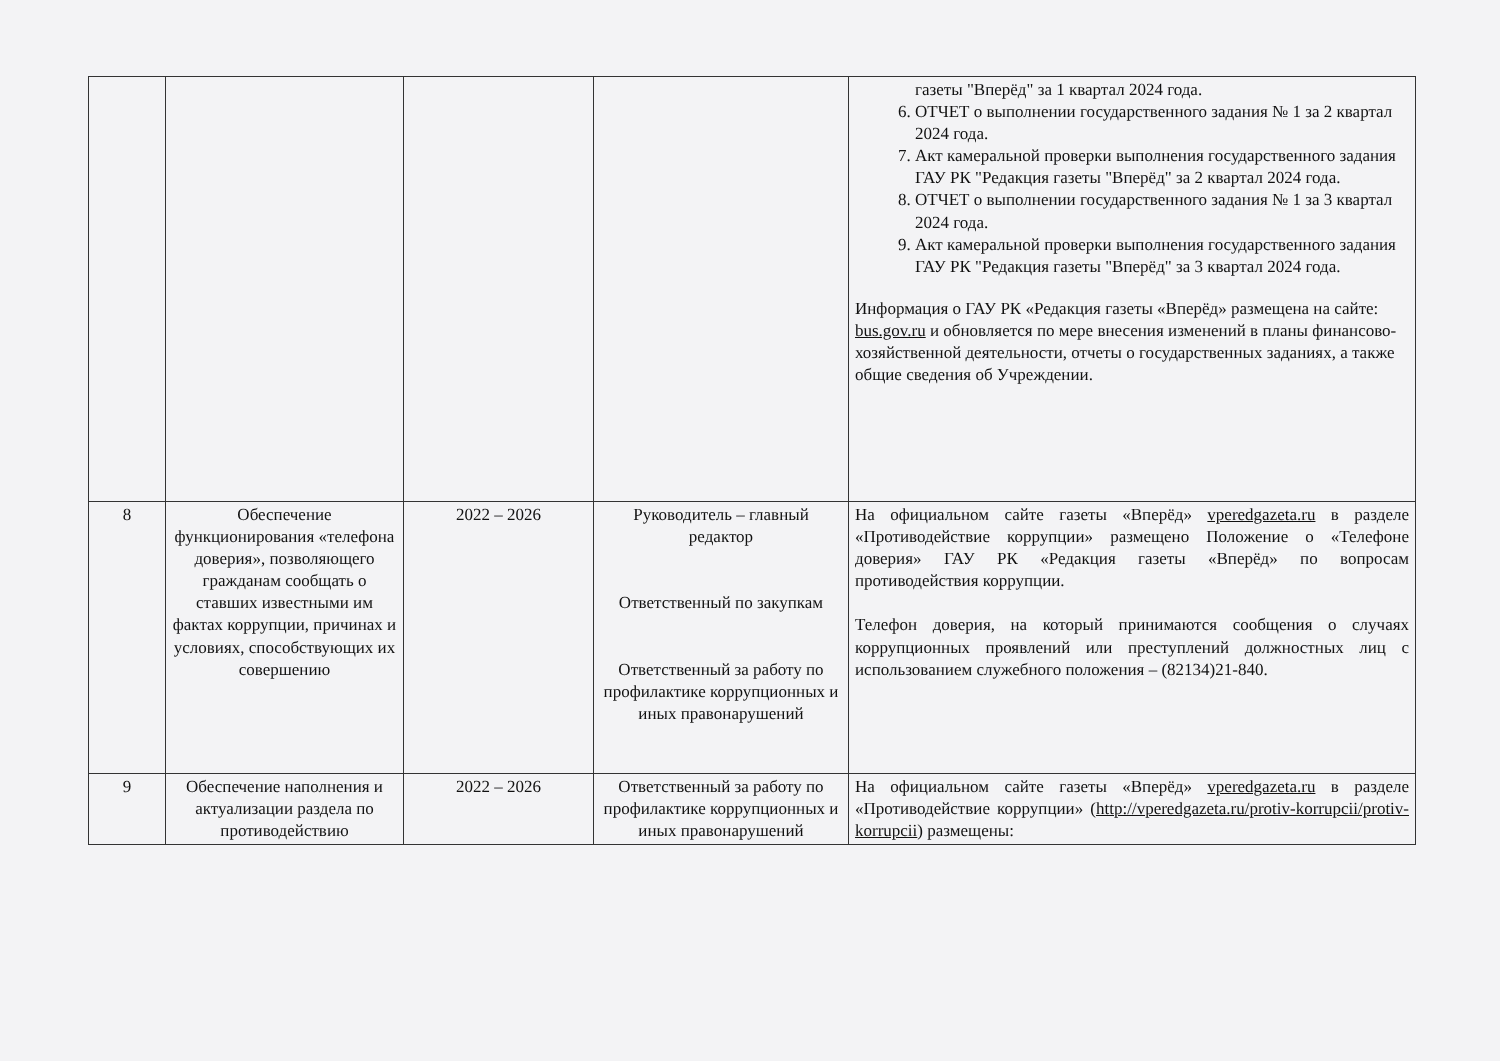| | | | | газеты "Вперёд" за 1 квартал 2024 года. 6. ОТЧЕТ о выполнении государственного задания № 1 за 2 квартал 2024 года. 7. Акт камеральной проверки выполнения государственного задания ГАУ РК "Редакция газеты "Вперёд" за 2 квартал 2024 года. 8. ОТЧЕТ о выполнении государственного задания № 1 за 3 квартал 2024 года. 9. Акт камеральной проверки выполнения государственного задания ГАУ РК "Редакция газеты "Вперёд" за 3 квартал 2024 года. Информация о ГАУ РК «Редакция газеты «Вперёд» размещена на сайте: bus.gov.ru и обновляется по мере внесения изменений в планы финансово-хозяйственной деятельности, отчеты о государственных заданиях, а также общие сведения об Учреждении. |
| 8 | Обеспечение функционирования «телефона доверия», позволяющего гражданам сообщать о ставших известными им фактах коррупции, причинах и условиях, способствующих их совершению | 2022 – 2026 | Руководитель – главный редактор Ответственный по закупкам Ответственный за работу по профилактике коррупционных и иных правонарушений | На официальном сайте газеты «Вперёд» vperedgazeta.ru в разделе «Противодействие коррупции» размещено Положение о «Телефоне доверия» ГАУ РК «Редакция газеты «Вперёд» по вопросам противодействия коррупции. Телефон доверия, на который принимаются сообщения о случаях коррупционных проявлений или преступлений должностных лиц с использованием служебного положения – (82134)21-840. |
| 9 | Обеспечение наполнения и актуализации раздела по противодействию | 2022 – 2026 | Ответственный за работу по профилактике коррупционных и иных правонарушений | На официальном сайте газеты «Вперёд» vperedgazeta.ru в разделе «Противодействие коррупции» ( http://vperedgazeta.ru/protiv-korrupcii/protiv-korrupcii ) размещены: |